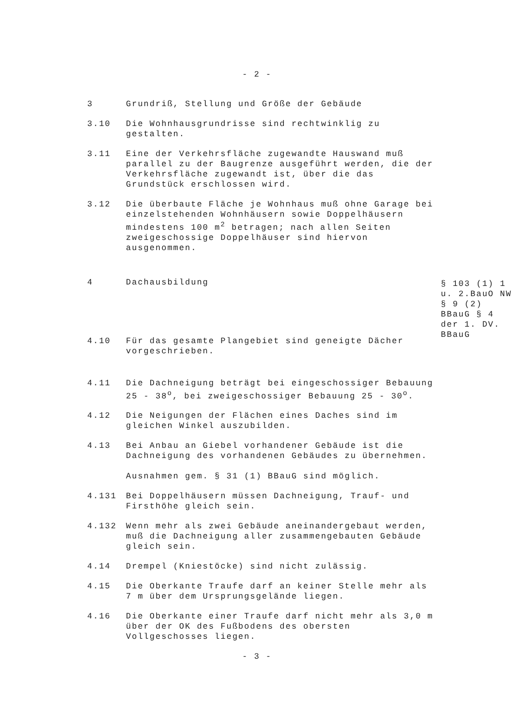- 2 -
3 Grundriß, Stellung und Größe der Gebäude
3.10 Die Wohnhausgrundrisse sind rechtwinklig zu gestalten.
3.11 Eine der Verkehrsfläche zugewandte Hauswand muß parallel zu der Baugrenze ausgeführt werden, die der Verkehrsfläche zugewandt ist, über die das Grundstück erschlossen wird.
3.12 Die überbaute Fläche je Wohnhaus muß ohne Garage bei einzelstehenden Wohnhäusern sowie Doppelhäusern mindestens 100 m<sup>2</sup> betragen; nach allen Seiten zweigeschossige Doppelhäuser sind hiervon ausgenommen.
4 Dachausbildung
§ 103 (1) 1 u. 2.BauO NW § 9 (2) BBauG § 4 der 1. DV. BBauG
4.10 Für das gesamte Plangebiet sind geneigte Dächer vorgeschrieben.
4.11 Die Dachneigung beträgt bei eingeschossiger Bebauung 25 - 38<sup>o</sup>, bei zweigeschossiger Bebauung 25 - 30<sup>o</sup>.
4.12 Die Neigungen der Flächen eines Daches sind im gleichen Winkel auszubilden.
4.13 Bei Anbau an Giebel vorhandener Gebäude ist die Dachneigung des vorhandenen Gebäudes zu übernehmen.
Ausnahmen gem. § 31 (1) BBauG sind möglich.
4.131 Bei Doppelhäusern müssen Dachneigung, Trauf- und Firsthöhe gleich sein.
4.132 Wenn mehr als zwei Gebäude aneinandergebaut werden, muß die Dachneigung aller zusammengebauten Gebäude gleich sein.
4.14 Drempel (Kniestöcke) sind nicht zulässig.
4.15 Die Oberkante Traufe darf an keiner Stelle mehr als 7 m über dem Ursprungsgelände liegen.
4.16 Die Oberkante einer Traufe darf nicht mehr als 3,0 m über der OK des Fußbodens des obersten Vollgeschosses liegen.
- 3 -